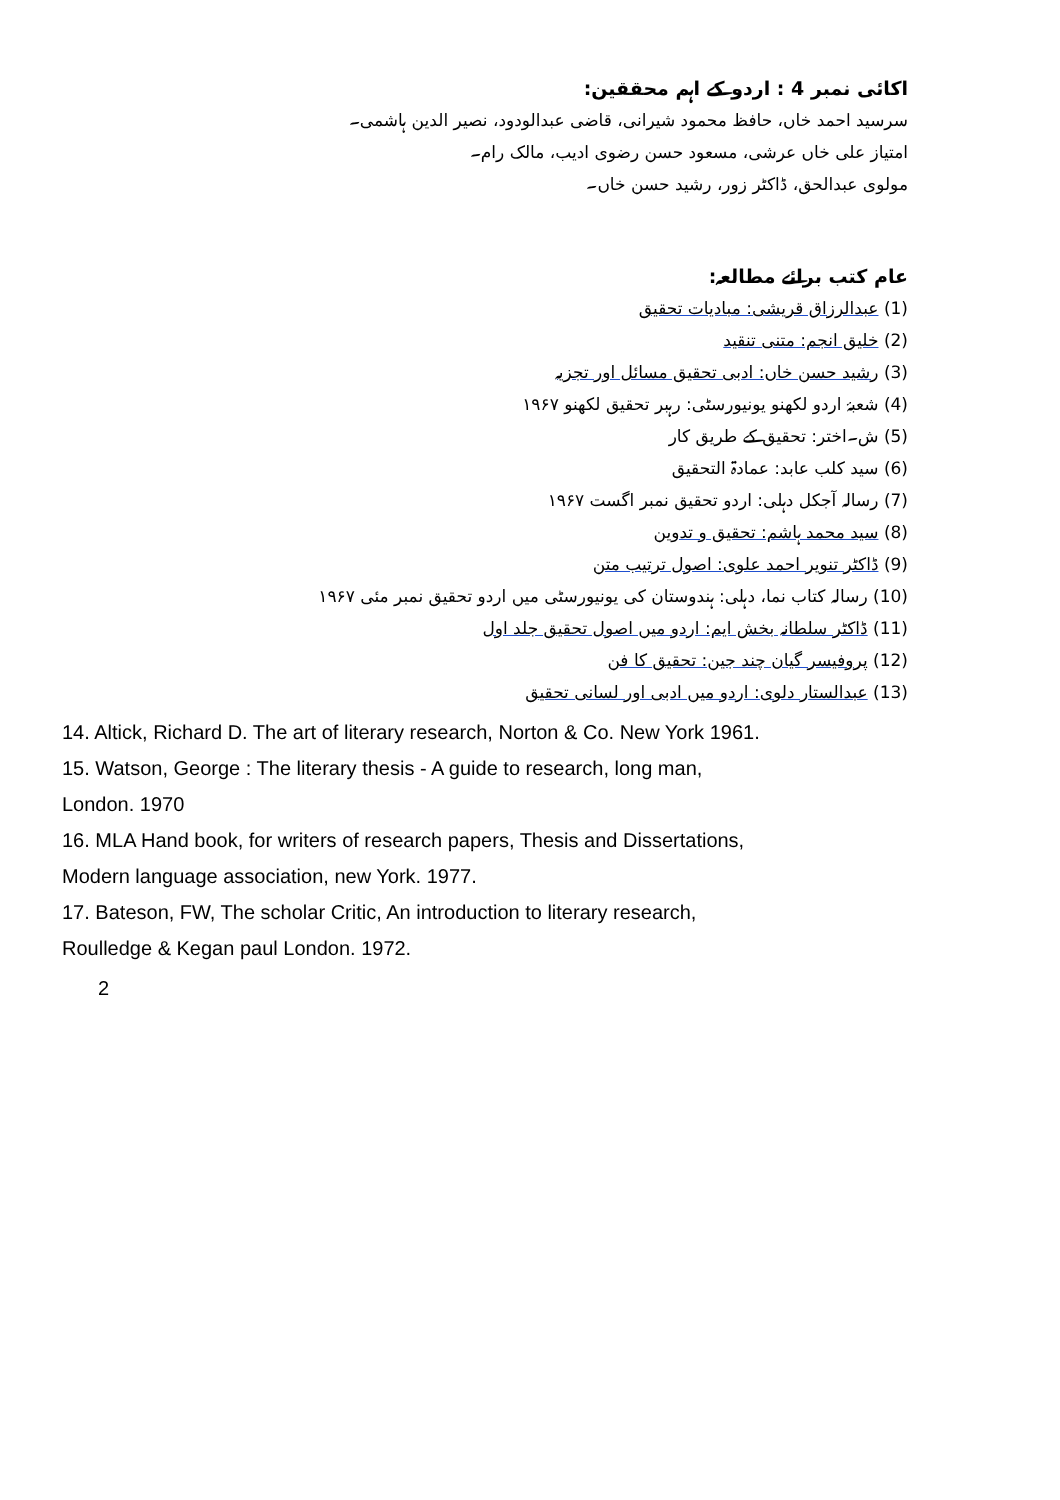اکائی نمبر 4 : اردو کے اہم محققین:
سرسید احمد خاں، حافظ محمود شیرانی، قاضی عبدالودود، نصیر الدین ہاشمی۔
امتیاز علی خاں عرشی، مسعود حسن رضوی ادیب، مالک رام۔
مولوی عبدالحق، ڈاکٹر زور، رشید حسن خاں۔
عام کتب برائے مطالعہ:
(1) عبدالرزاق قریشی: مبادیات تحقیق
(2) خلیق انجم: متنی تنقید
(3) رشید حسن خاں: ادبی تحقیق مسائل اور تجزیہ
(4) شعبۂ اردو لکھنو یونیورسٹی: رہبر تحقیق لکھنو ۱۹۶۷
(5) ش۔اختر: تحقیق کے طریق کار
(6) سید کلب عابد: عمادۃ التحقیق
(7) رسالہ آجکل دہلی: اردو تحقیق نمبر اگست ۱۹۶۷
(8) سید محمد ہاشم: تحقیق و تدوین
(9) ڈاکٹر تنویر احمد علوی: اصول ترتیب متن
(10) رسالہ کتاب نما، دہلی: ہندوستان کی یونیورسٹی میں اردو تحقیق نمبر مئی ۱۹۶۷
(11) ڈاکٹر سلطانہ بخش ایم: اردو میں اصول تحقیق جلد اول
(12) پروفیسر گیان چند جین: تحقیق کا فن
(13) عبدالستار دلوی: اردو میں ادبی اور لسانی تحقیق
14. Altick, Richard D. The art of literary research, Norton & Co. New York 1961.
15. Watson, George : The literary thesis - A guide to research, long man,
London. 1970
16. MLA Hand book, for writers of research papers, Thesis and Dissertations,
Modern language association, new York. 1977.
17. Bateson, FW, The scholar Critic, An introduction to literary research,
Roulledge & Kegan paul London. 1972.
2